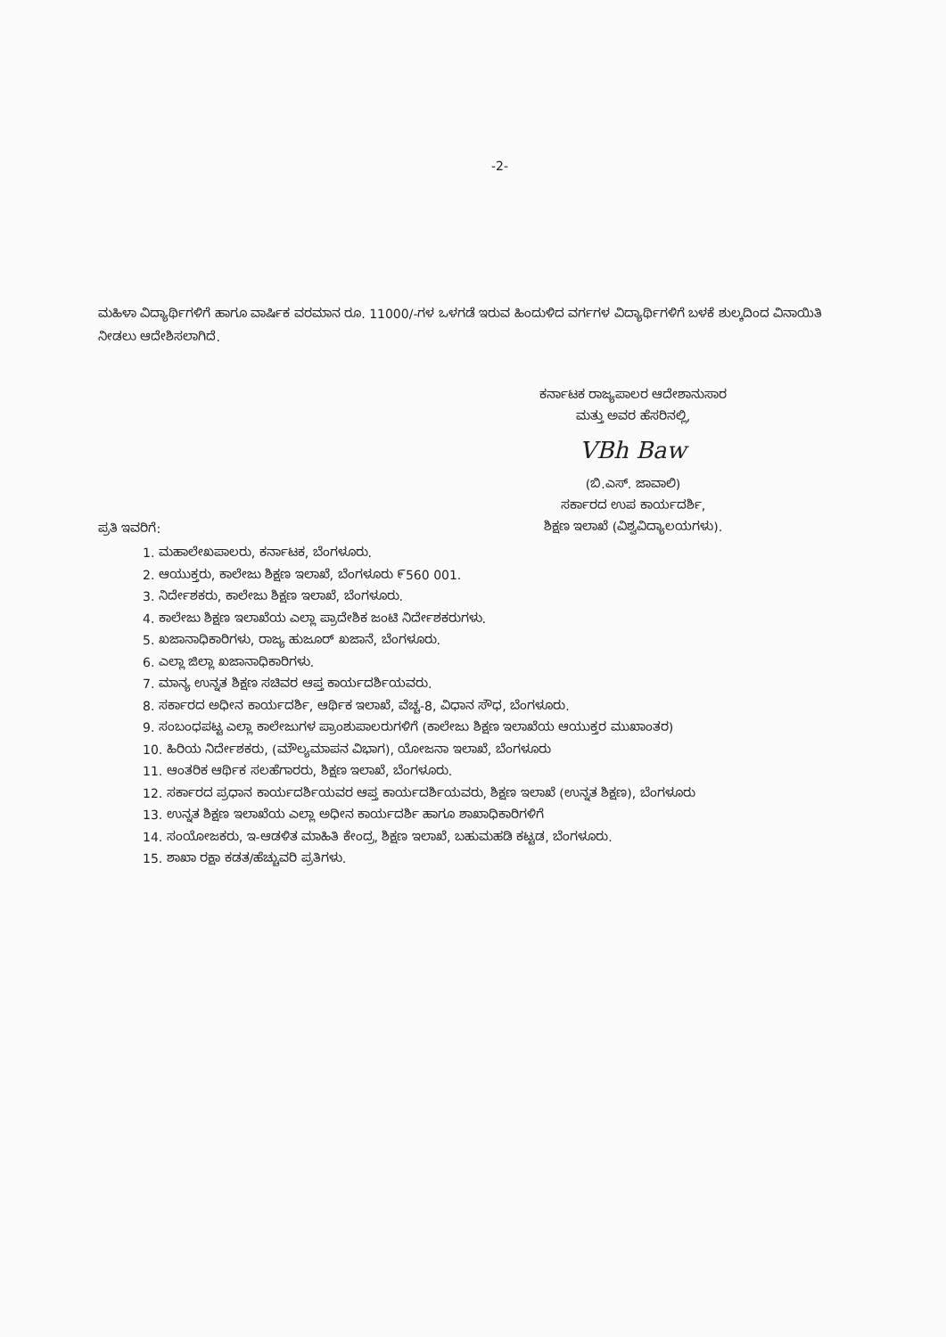-2-
ಮಹಿಳಾ ವಿದ್ಯಾರ್ಥಿಗಳಿಗೆ ಹಾಗೂ ವಾರ್ಷಿಕ ವರಮಾನ ರೂ. 11000/-ಗಳ ಒಳಗಡೆ ಇರುವ ಹಿಂದುಳಿದ ವರ್ಗಗಳ ವಿದ್ಯಾರ್ಥಿಗಳಿಗೆ ಬಳಕೆ ಶುಲ್ಕದಿಂದ ವಿನಾಯಿತಿ ನೀಡಲು ಆದೇಶಿಸಲಾಗಿದೆ.
ಕರ್ನಾಟಕ ರಾಜ್ಯಪಾಲರ ಆದೇಶಾನುಸಾರ
ಮತ್ತು ಅವರ ಹೆಸರಿನಲ್ಲಿ,
VBh Baw
(ಬಿ.ಎಸ್. ಜಾವಾಲಿ)
ಸರ್ಕಾರದ ಉಪ ಕಾರ್ಯದರ್ಶಿ,
ಶಿಕ್ಷಣ ಇಲಾಖೆ (ವಿಶ್ವವಿದ್ಯಾಲಯಗಳು).
ಪ್ರತಿ ಇವರಿಗೆ:
1. ಮಹಾಲೇಖಪಾಲರು, ಕರ್ನಾಟಕ, ಬೆಂಗಳೂರು.
2. ಆಯುಕ್ತರು, ಕಾಲೇಜು ಶಿಕ್ಷಣ ಇಲಾಖೆ, ಬೆಂಗಳೂರು ೯560 001.
3. ನಿರ್ದೇಶಕರು, ಕಾಲೇಜು ಶಿಕ್ಷಣ ಇಲಾಖೆ, ಬೆಂಗಳೂರು.
4. ಕಾಲೇಜು ಶಿಕ್ಷಣ ಇಲಾಖೆಯ ಎಲ್ಲಾ ಪ್ರಾದೇಶಿಕ ಜಂಟಿ ನಿರ್ದೇಶಕರುಗಳು.
5. ಖಜಾನಾಧಿಕಾರಿಗಳು, ರಾಜ್ಯ ಹುಜೂರ್ ಖಜಾನೆ, ಬೆಂಗಳೂರು.
6. ಎಲ್ಲಾ ಜಿಲ್ಲಾ ಖಜಾನಾಧಿಕಾರಿಗಳು.
7. ಮಾನ್ಯ ಉನ್ನತ ಶಿಕ್ಷಣ ಸಚಿವರ ಆಪ್ತ ಕಾರ್ಯದರ್ಶಿಯವರು.
8. ಸರ್ಕಾರದ ಅಧೀನ ಕಾರ್ಯದರ್ಶಿ, ಆರ್ಥಿಕ ಇಲಾಖೆ, ವೆಚ್ಚ-8, ವಿಧಾನ ಸೌಧ, ಬೆಂಗಳೂರು.
9. ಸಂಬಂಧಪಟ್ಟ ಎಲ್ಲಾ ಕಾಲೇಜುಗಳ ಪ್ರಾಂಶುಪಾಲರುಗಳಿಗೆ (ಕಾಲೇಜು ಶಿಕ್ಷಣ ಇಲಾಖೆಯ ಆಯುಕ್ತರ ಮುಖಾಂತರ)
10. ಹಿರಿಯ ನಿರ್ದೇಶಕರು, (ಮೌಲ್ಯಮಾಪನ ವಿಭಾಗ), ಯೋಜನಾ ಇಲಾಖೆ, ಬೆಂಗಳೂರು
11. ಆಂತರಿಕ ಆರ್ಥಿಕ ಸಲಹೆಗಾರರು, ಶಿಕ್ಷಣ ಇಲಾಖೆ, ಬೆಂಗಳೂರು.
12. ಸರ್ಕಾರದ ಪ್ರಧಾನ ಕಾರ್ಯದರ್ಶಿಯವರ ಆಪ್ತ ಕಾರ್ಯದರ್ಶಿಯವರು, ಶಿಕ್ಷಣ ಇಲಾಖೆ (ಉನ್ನತ ಶಿಕ್ಷಣ), ಬೆಂಗಳೂರು
13. ಉನ್ನತ ಶಿಕ್ಷಣ ಇಲಾಖೆಯ ಎಲ್ಲಾ ಅಧೀನ ಕಾರ್ಯದರ್ಶಿ ಹಾಗೂ ಶಾಖಾಧಿಕಾರಿಗಳಿಗೆ
14. ಸಂಯೋಜಕರು, ಇ-ಆಡಳಿತ ಮಾಹಿತಿ ಕೇಂದ್ರ, ಶಿಕ್ಷಣ ಇಲಾಖೆ, ಬಹುಮಹಡಿ ಕಟ್ಟಡ, ಬೆಂಗಳೂರು.
15. ಶಾಖಾ ರಕ್ಷಾ ಕಡತ/ಹೆಚ್ಚುವರಿ ಪ್ರತಿಗಳು.